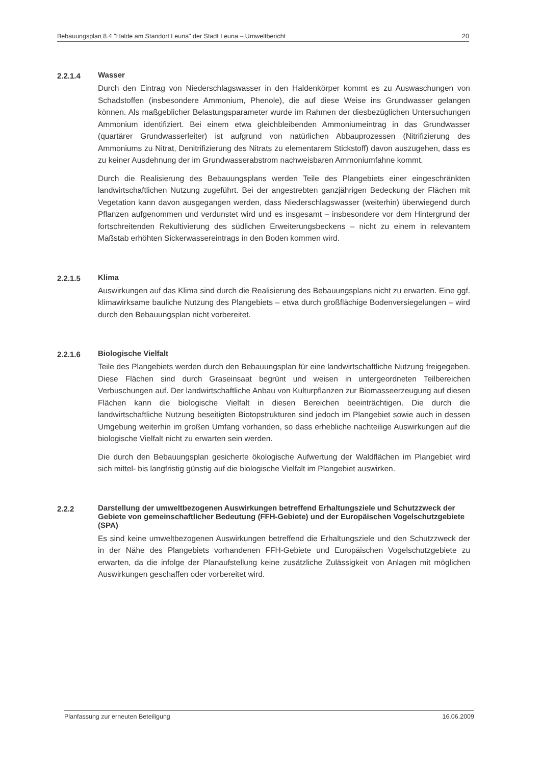Bebauungsplan 8.4 "Halde am Standort Leuna" der Stadt Leuna – Umweltbericht 20
2.2.1.4 Wasser
Durch den Eintrag von Niederschlagswasser in den Haldenkörper kommt es zu Auswaschungen von Schadstoffen (insbesondere Ammonium, Phenole), die auf diese Weise ins Grundwasser gelangen können. Als maßgeblicher Belastungsparameter wurde im Rahmen der diesbezüglichen Untersuchungen Ammonium identifiziert. Bei einem etwa gleichbleibenden Ammoniumeintrag in das Grundwasser (quartärer Grundwasserleiter) ist aufgrund von natürlichen Abbauprozessen (Nitrifizierung des Ammoniums zu Nitrat, Denitrifizierung des Nitrats zu elementarem Stickstoff) davon auszugehen, dass es zu keiner Ausdehnung der im Grundwasserabstrom nachweisbaren Ammoniumfahne kommt.
Durch die Realisierung des Bebauungsplans werden Teile des Plangebiets einer eingeschränkten landwirtschaftlichen Nutzung zugeführt. Bei der angestrebten ganzjährigen Bedeckung der Flächen mit Vegetation kann davon ausgegangen werden, dass Niederschlagswasser (weiterhin) überwiegend durch Pflanzen aufgenommen und verdunstet wird und es insgesamt – insbesondere vor dem Hintergrund der fortschreitenden Rekultivierung des südlichen Erweiterungsbeckens – nicht zu einem in relevantem Maßstab erhöhten Sickerwassereintrags in den Boden kommen wird.
2.2.1.5 Klima
Auswirkungen auf das Klima sind durch die Realisierung des Bebauungsplans nicht zu erwarten. Eine ggf. klimawirksame bauliche Nutzung des Plangebiets – etwa durch großflächige Bodenversiegelungen – wird durch den Bebauungsplan nicht vorbereitet.
2.2.1.6 Biologische Vielfalt
Teile des Plangebiets werden durch den Bebauungsplan für eine landwirtschaftliche Nutzung freigegeben. Diese Flächen sind durch Graseinsaat begrünt und weisen in untergeordneten Teilbereichen Verbuschungen auf. Der landwirtschaftliche Anbau von Kulturpflanzen zur Biomasseerzeugung auf diesen Flächen kann die biologische Vielfalt in diesen Bereichen beeinträchtigen. Die durch die landwirtschaftliche Nutzung beseitigten Biotopstrukturen sind jedoch im Plangebiet sowie auch in dessen Umgebung weiterhin im großen Umfang vorhanden, so dass erhebliche nachteilige Auswirkungen auf die biologische Vielfalt nicht zu erwarten sein werden.
Die durch den Bebauungsplan gesicherte ökologische Aufwertung der Waldflächen im Plangebiet wird sich mittel- bis langfristig günstig auf die biologische Vielfalt im Plangebiet auswirken.
2.2.2 Darstellung der umweltbezogenen Auswirkungen betreffend Erhaltungsziele und Schutzzweck der Gebiete von gemeinschaftlicher Bedeutung (FFH-Gebiete) und der Europäischen Vogelschutzgebiete (SPA)
Es sind keine umweltbezogenen Auswirkungen betreffend die Erhaltungsziele und den Schutzzweck der in der Nähe des Plangebiets vorhandenen FFH-Gebiete und Europäischen Vogelschutzgebiete zu erwarten, da die infolge der Planaufstellung keine zusätzliche Zulässigkeit von Anlagen mit möglichen Auswirkungen geschaffen oder vorbereitet wird.
Planfassung zur erneuten Beteiligung 16.06.2009